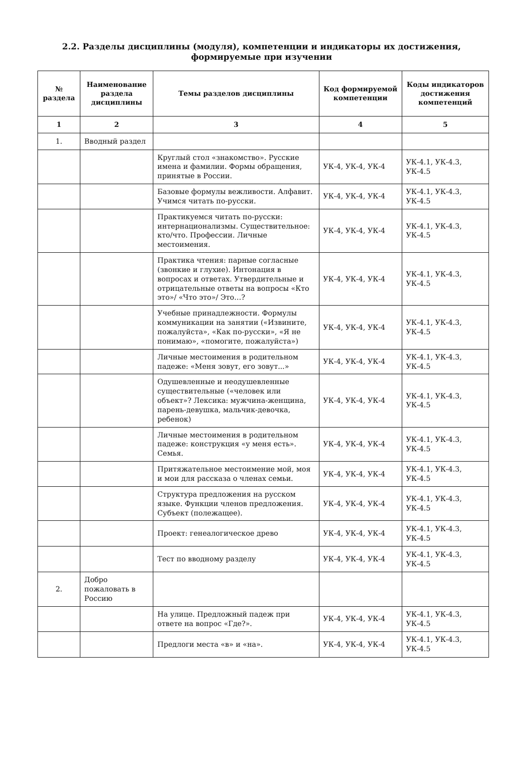2.2. Разделы дисциплины (модуля), компетенции и индикаторы их достижения,
формируемые при изучении
| № раздела | Наименование раздела дисциплины | Темы разделов дисциплины | Код формируемой компетенции | Коды индикаторов достижения компетенций |
| --- | --- | --- | --- | --- |
| 1 | 2 | 3 | 4 | 5 |
| 1. | Вводный раздел | | | |
| | | Круглый стол «знакомство». Русские имена и фамилии. Формы обращения, принятые в России. | УК-4, УК-4, УК-4 | УК-4.1, УК-4.3, УК-4.5 |
| | | Базовые формулы вежливости. Алфавит. Учимся читать по-русски. | УК-4, УК-4, УК-4 | УК-4.1, УК-4.3, УК-4.5 |
| | | Практикуемся читать по-русски: интернационализмы. Существительное: кто/что. Профессии. Личные местоимения. | УК-4, УК-4, УК-4 | УК-4.1, УК-4.3, УК-4.5 |
| | | Практика чтения: парные согласные (звонкие и глухие). Интонация в вопросах и ответах. Утвердительные и отрицательные ответы на вопросы «Кто это»/ «Что это»/ Это…? | УК-4, УК-4, УК-4 | УК-4.1, УК-4.3, УК-4.5 |
| | | Учебные принадлежности. Формулы коммуникации на занятии («Извините, пожалуйста», «Как по-русски», «Я не понимаю», «помогите, пожалуйста») | УК-4, УК-4, УК-4 | УК-4.1, УК-4.3, УК-4.5 |
| | | Личные местоимения в родительном падеже: «Меня зовут, его зовут...» | УК-4, УК-4, УК-4 | УК-4.1, УК-4.3, УК-4.5 |
| | | Одушевленные и неодушевленные существительные («человек или объект»? Лексика: мужчина-женщина, парень-девушка, мальчик-девочка, ребенок) | УК-4, УК-4, УК-4 | УК-4.1, УК-4.3, УК-4.5 |
| | | Личные местоимения в родительном падеже: конструкция «у меня есть». Семья. | УК-4, УК-4, УК-4 | УК-4.1, УК-4.3, УК-4.5 |
| | | Притяжательное местоимение мой, моя и мои для рассказа о членах семьи. | УК-4, УК-4, УК-4 | УК-4.1, УК-4.3, УК-4.5 |
| | | Структура предложения на русском языке. Функции членов предложения. Субъект (полежащее). | УК-4, УК-4, УК-4 | УК-4.1, УК-4.3, УК-4.5 |
| | | Проект: генеалогическое древо | УК-4, УК-4, УК-4 | УК-4.1, УК-4.3, УК-4.5 |
| | | Тест по вводному разделу | УК-4, УК-4, УК-4 | УК-4.1, УК-4.3, УК-4.5 |
| 2. | Добро пожаловать в Россию | | | |
| | | На улице. Предложный падеж при ответе на вопрос «Где?». | УК-4, УК-4, УК-4 | УК-4.1, УК-4.3, УК-4.5 |
| | | Предлоги места «в» и «на». | УК-4, УК-4, УК-4 | УК-4.1, УК-4.3, УК-4.5 |